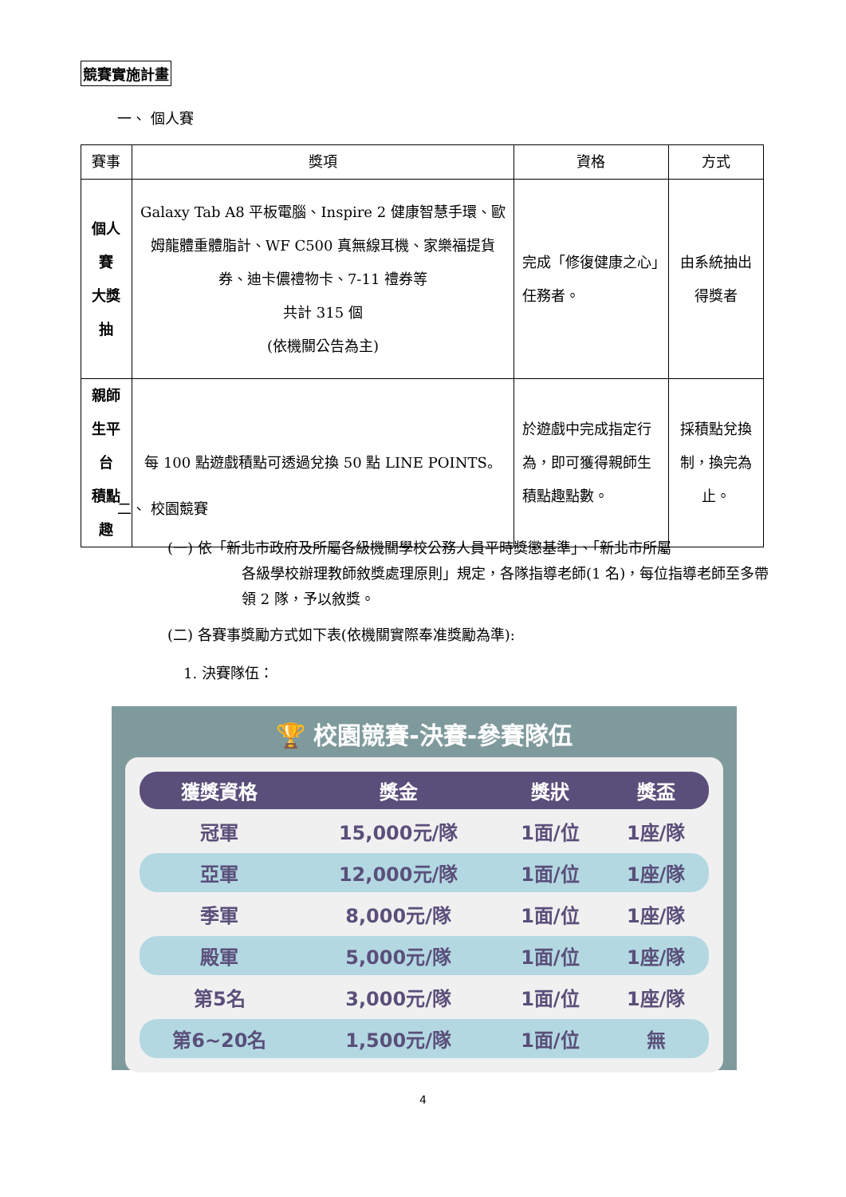競賽實施計畫
一、 個人賽
| 賽事 | 獎項 | 資格 | 方式 |
| --- | --- | --- | --- |
| 個人賽 大獎抽 | Galaxy Tab A8 平板電腦、Inspire 2 健康智慧手環、歐姆龍體重體脂計、WF C500 真無線耳機、家樂福提貨券、迪卡儂禮物卡、7-11 禮券等 共計 315 個 (依機關公告為主) | 完成「修復健康之心」任務者。 | 由系統抽出 得獎者 |
| 親師生平台 積點趣 | 每 100 點遊戲積點可透過兌換 50 點 LINE POINTS。 | 於遊戲中完成指定行為，即可獲得親師生積點趣點數。 | 採積點兌換制，換完為止。 |
二、 校園競賽
(一) 依「新北市政府及所屬各級機關學校公務人員平時獎懲基準」、「新北市所屬
各級學校辦理教師敘獎處理原則」規定，各隊指導老師(1 名)，每位指導老師至多帶領 2 隊，予以敘獎。
(二) 各賽事獎勵方式如下表(依機關實際奉准獎勵為準):
1. 決賽隊伍：
🏆 校園競賽-決賽-參賽隊伍
| 獲獎資格 | 獎金 | 獎狀 | 獎盃 |
| --- | --- | --- | --- |
| 冠軍 | 15,000元/隊 | 1面/位 | 1座/隊 |
| 亞軍 | 12,000元/隊 | 1面/位 | 1座/隊 |
| 季軍 | 8,000元/隊 | 1面/位 | 1座/隊 |
| 殿軍 | 5,000元/隊 | 1面/位 | 1座/隊 |
| 第5名 | 3,000元/隊 | 1面/位 | 1座/隊 |
| 第6~20名 | 1,500元/隊 | 1面/位 | 無 |
4